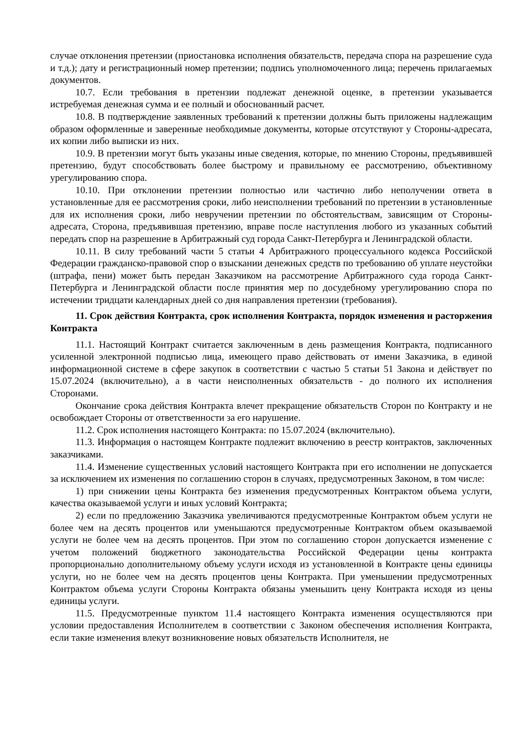случае отклонения претензии (приостановка исполнения обязательств, передача спора на разрешение суда и т.д.); дату и регистрационный номер претензии; подпись уполномоченного лица; перечень прилагаемых документов.
10.7. Если требования в претензии подлежат денежной оценке, в претензии указывается истребуемая денежная сумма и ее полный и обоснованный расчет.
10.8. В подтверждение заявленных требований к претензии должны быть приложены надлежащим образом оформленные и заверенные необходимые документы, которые отсутствуют у Стороны-адресата, их копии либо выписки из них.
10.9. В претензии могут быть указаны иные сведения, которые, по мнению Стороны, предъявившей претензию, будут способствовать более быстрому и правильному ее рассмотрению, объективному урегулированию спора.
10.10. При отклонении претензии полностью или частично либо неполучении ответа в установленные для ее рассмотрения сроки, либо неисполнении требований по претензии в установленные для их исполнения сроки, либо невручении претензии по обстоятельствам, зависящим от Стороны-адресата, Сторона, предъявившая претензию, вправе после наступления любого из указанных событий передать спор на разрешение в Арбитражный суд города Санкт-Петербурга и Ленинградской области.
10.11. В силу требований части 5 статьи 4 Арбитражного процессуального кодекса Российской Федерации гражданско-правовой спор о взыскании денежных средств по требованию об уплате неустойки (штрафа, пени) может быть передан Заказчиком на рассмотрение Арбитражного суда города Санкт-Петербурга и Ленинградской области после принятия мер по досудебному урегулированию спора по истечении тридцати календарных дней со дня направления претензии (требования).
11. Срок действия Контракта, срок исполнения Контракта, порядок изменения и расторжения Контракта
11.1. Настоящий Контракт считается заключенным в день размещения Контракта, подписанного усиленной электронной подписью лица, имеющего право действовать от имени Заказчика, в единой информационной системе в сфере закупок в соответствии с частью 5 статьи 51 Закона и действует по 15.07.2024 (включительно), а в части неисполненных обязательств - до полного их исполнения Сторонами.
Окончание срока действия Контракта влечет прекращение обязательств Сторон по Контракту и не освобождает Стороны от ответственности за его нарушение.
11.2. Срок исполнения настоящего Контракта: по 15.07.2024 (включительно).
11.3. Информация о настоящем Контракте подлежит включению в реестр контрактов, заключенных заказчиками.
11.4. Изменение существенных условий настоящего Контракта при его исполнении не допускается за исключением их изменения по соглашению сторон в случаях, предусмотренных Законом, в том числе:
1) при снижении цены Контракта без изменения предусмотренных Контрактом объема услуги, качества оказываемой услуги и иных условий Контракта;
2) если по предложению Заказчика увеличиваются предусмотренные Контрактом объем услуги не более чем на десять процентов или уменьшаются предусмотренные Контрактом объем оказываемой услуги не более чем на десять процентов. При этом по соглашению сторон допускается изменение с учетом положений бюджетного законодательства Российской Федерации цены контракта пропорционально дополнительному объему услуги исходя из установленной в Контракте цены единицы услуги, но не более чем на десять процентов цены Контракта. При уменьшении предусмотренных Контрактом объема услуги Стороны Контракта обязаны уменьшить цену Контракта исходя из цены единицы услуги.
11.5. Предусмотренные пунктом 11.4 настоящего Контракта изменения осуществляются при условии предоставления Исполнителем в соответствии с Законом обеспечения исполнения Контракта, если такие изменения влекут возникновение новых обязательств Исполнителя, не